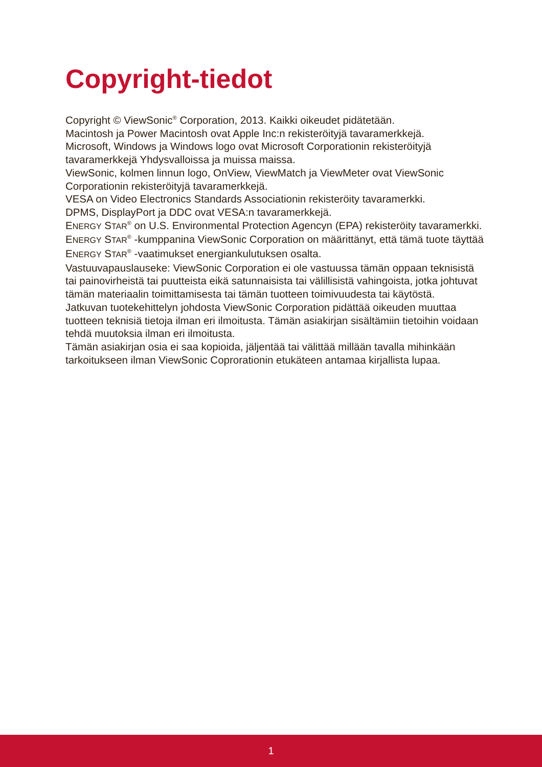Copyright-tiedot
Copyright © ViewSonic<sup>®</sup> Corporation, 2013. Kaikki oikeudet pidätetään.
Macintosh ja Power Macintosh ovat Apple Inc:n rekisteröityjä tavaramerkkejä.
Microsoft, Windows ja Windows logo ovat Microsoft Corporationin rekisteröityjä tavaramerkkejä Yhdysvalloissa ja muissa maissa.
ViewSonic, kolmen linnun logo, OnView, ViewMatch ja ViewMeter ovat ViewSonic Corporationin rekisteröityjä tavaramerkkejä.
VESA on Video Electronics Standards Associationin rekisteröity tavaramerkki.
DPMS, DisplayPort ja DDC ovat VESA:n tavaramerkkejä.
ENERGY STAR<sup>®</sup> on U.S. Environmental Protection Agencyn (EPA) rekisteröity tavaramerkki.
ENERGY STAR<sup>®</sup> -kumppanina ViewSonic Corporation on määrittänyt, että tämä tuote täyttää ENERGY STAR<sup>®</sup> -vaatimukset energiankulutuksen osalta.
Vastuuvapauslauseke: ViewSonic Corporation ei ole vastuussa tämän oppaan teknisistä tai painovirheistä tai puutteista eikä satunnaisista tai välillisistä vahingoista, jotka johtuvat tämän materiaalin toimittamisesta tai tämän tuotteen toimivuudesta tai käytöstä.
Jatkuvan tuotekehittelyn johdosta ViewSonic Corporation pidättää oikeuden muuttaa tuotteen teknisiä tietoja ilman eri ilmoitusta. Tämän asiakirjan sisältämiin tietoihin voidaan tehdä muutoksia ilman eri ilmoitusta.
Tämän asiakirjan osia ei saa kopioida, jäljentää tai välittää millään tavalla mihinkään tarkoitukseen ilman ViewSonic Coprorationin etukäteen antamaa kirjallista lupaa.
1